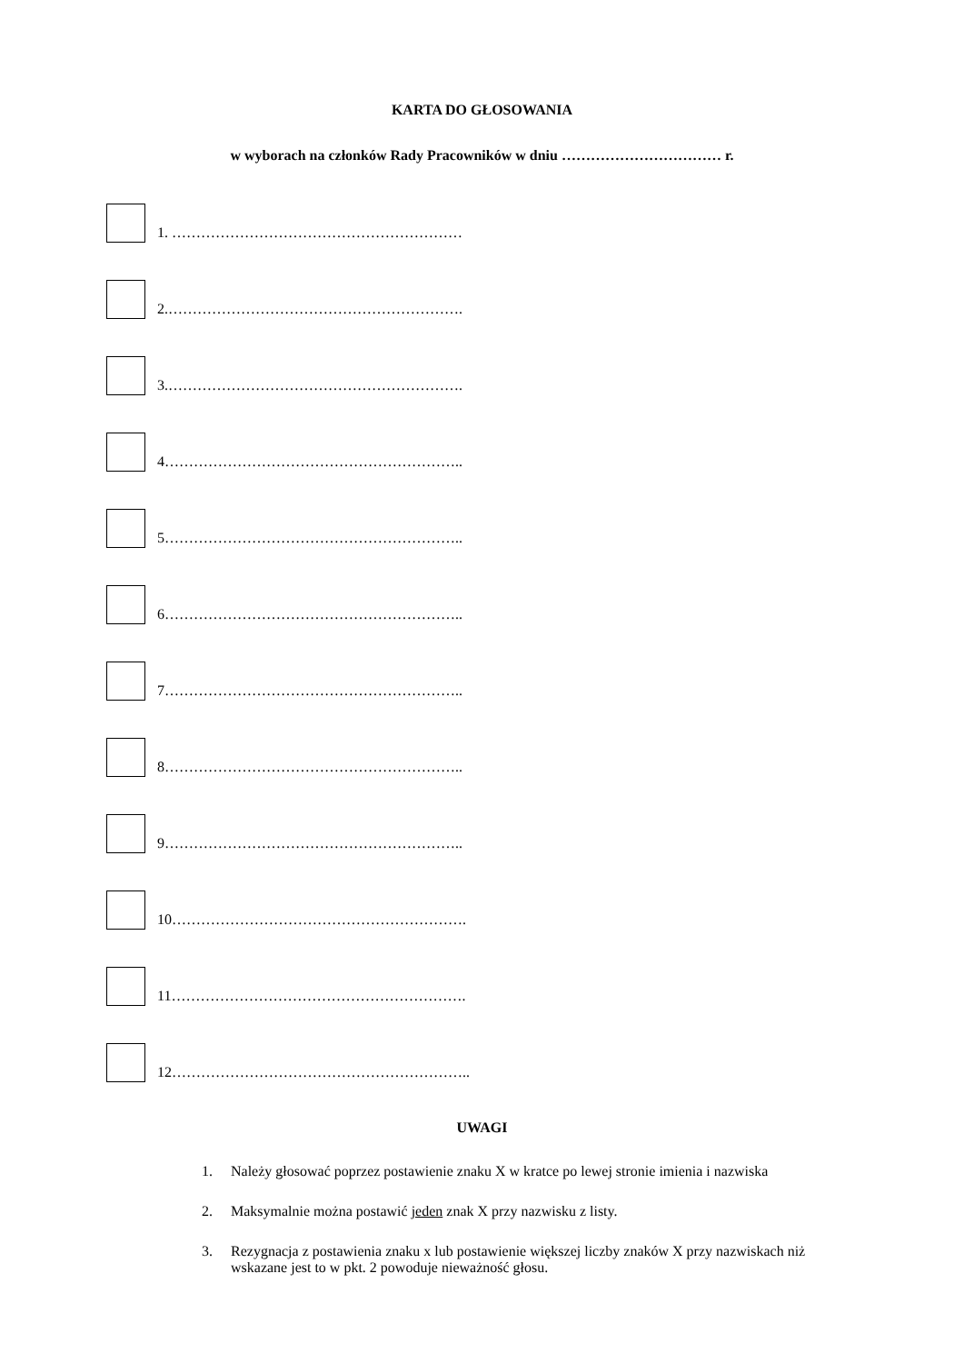KARTA DO GŁOSOWANIA
w wyborach na członków Rady Pracowników w dniu …………………………… r.
1. ……………………………………………………
2.…………………………………………………….
3.…………………………………………………….
4……………………………………………………..
5……………………………………………………..
6……………………………………………………..
7……………………………………………………..
8……………………………………………………..
9……………………………………………………..
10…………………………………………………….
11…………………………………………………….
12……………………………………………………..
UWAGI
1. Należy głosować poprzez postawienie znaku X w kratce po lewej stronie imienia i nazwiska
2. Maksymalnie można postawić jeden znak X przy nazwisku z listy.
3. Rezygnacja z postawienia znaku x lub postawienie większej liczby znaków X przy nazwiskach niż wskazane jest to w pkt. 2 powoduje nieważność głosu.